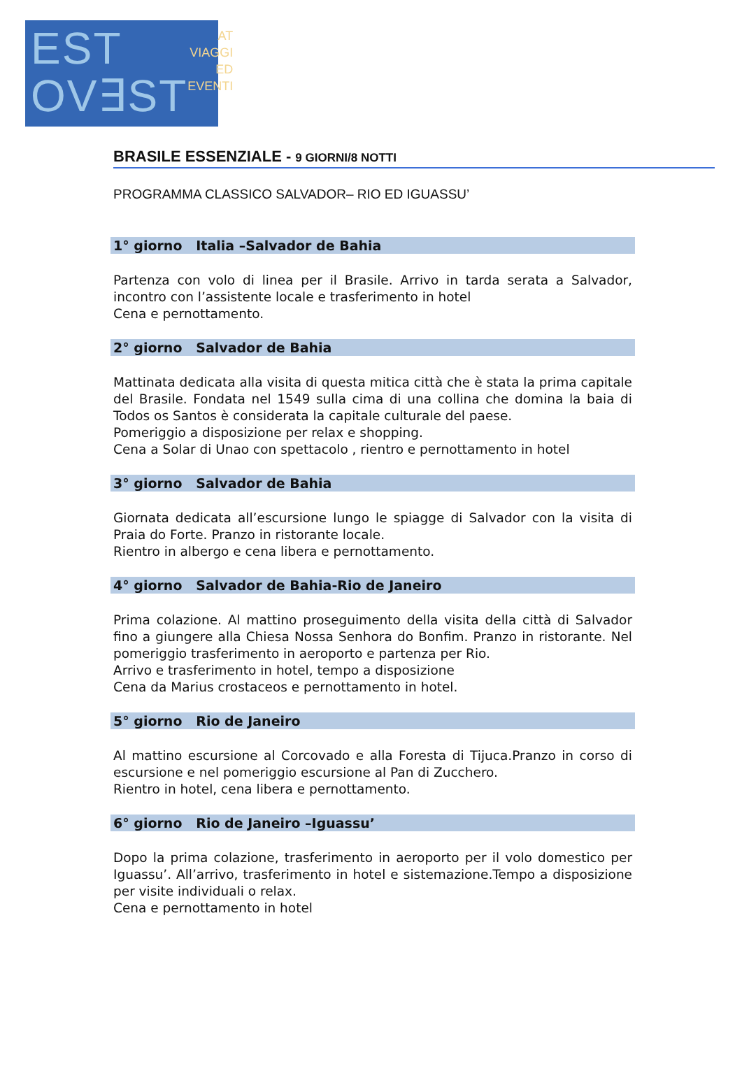EST
OV∃ST
AT VIAGGI
ED EVENTI
BRASILE ESSENZIALE - 9 GIORNI/8 NOTTI
PROGRAMMA CLASSICO SALVADOR– RIO ED IGUASSU’
1° giorno Italia –Salvador de Bahia
Partenza con volo di linea per il Brasile. Arrivo in tarda serata a Salvador, incontro con l’assistente locale e trasferimento in hotel
Cena e pernottamento.
2° giorno Salvador de Bahia
Mattinata dedicata alla visita di questa mitica città che è stata la prima capitale del Brasile. Fondata nel 1549 sulla cima di una collina che domina la baia di Todos os Santos è considerata la capitale culturale del paese.
Pomeriggio a disposizione per relax e shopping.
Cena a Solar di Unao con spettacolo , rientro e pernottamento in hotel
3° giorno Salvador de Bahia
Giornata dedicata all’escursione lungo le spiagge di Salvador con la visita di Praia do Forte. Pranzo in ristorante locale.
Rientro in albergo e cena libera e pernottamento.
4° giorno Salvador de Bahia-Rio de Janeiro
Prima colazione. Al mattino proseguimento della visita della città di Salvador fino a giungere alla Chiesa Nossa Senhora do Bonfim. Pranzo in ristorante. Nel pomeriggio trasferimento in aeroporto e partenza per Rio.
Arrivo e trasferimento in hotel, tempo a disposizione
Cena da Marius crostaceos e pernottamento in hotel.
5° giorno Rio de Janeiro
Al mattino escursione al Corcovado e alla Foresta di Tijuca.Pranzo in corso di escursione e nel pomeriggio escursione al Pan di Zucchero.
Rientro in hotel, cena libera e pernottamento.
6° giorno Rio de Janeiro –Iguassu’
Dopo la prima colazione, trasferimento in aeroporto per il volo domestico per Iguassu’. All’arrivo, trasferimento in hotel e sistemazione.Tempo a disposizione per visite individuali o relax.
Cena e pernottamento in hotel